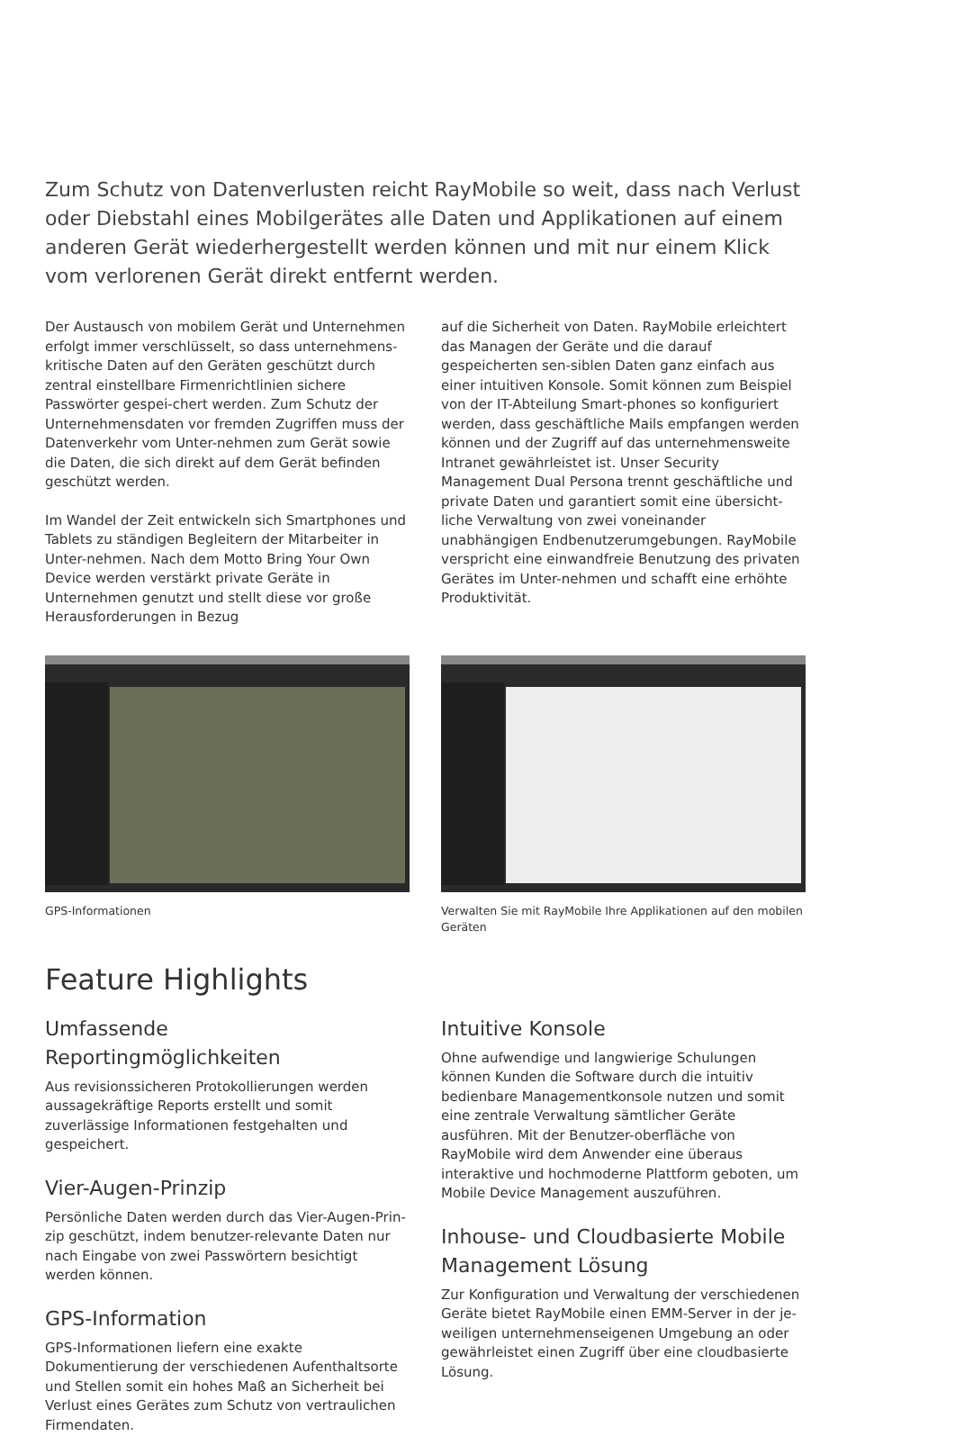Zum Schutz von Datenverlusten reicht RayMobile so weit, dass nach Verlust oder Diebstahl eines Mobilgerätes alle Daten und Applikationen auf einem anderen Gerät wiederhergestellt werden können und mit nur einem Klick vom verlorenen Gerät direkt entfernt werden.
Der Austausch von mobilem Gerät und Unternehmen erfolgt immer verschlüsselt, so dass unternehmens-kritische Daten auf den Geräten geschützt durch zentral einstellbare Firmenrichtlinien sichere Passwörter gespei-chert werden. Zum Schutz der Unternehmensdaten vor fremden Zugriffen muss der Datenverkehr vom Unter-nehmen zum Gerät sowie die Daten, die sich direkt auf dem Gerät befinden geschützt werden.
Im Wandel der Zeit entwickeln sich Smartphones und Tablets zu ständigen Begleitern der Mitarbeiter in Unter-nehmen. Nach dem Motto Bring Your Own Device werden verstärkt private Geräte in Unternehmen genutzt und stellt diese vor große Herausforderungen in Bezug
auf die Sicherheit von Daten. RayMobile erleichtert das Managen der Geräte und die darauf gespeicherten sen-siblen Daten ganz einfach aus einer intuitiven Konsole. Somit können zum Beispiel von der IT-Abteilung Smart-phones so konfiguriert werden, dass geschäftliche Mails empfangen werden können und der Zugriff auf das unternehmensweite Intranet gewährleistet ist. Unser Security Management Dual Persona trennt geschäftliche und private Daten und garantiert somit eine übersicht-liche Verwaltung von zwei voneinander unabhängigen Endbenutzerumgebungen. RayMobile verspricht eine einwandfreie Benutzung des privaten Gerätes im Unter-nehmen und schafft eine erhöhte Produktivität.
GPS-Informationen Verwalten Sie mit RayMobile Ihre Applikationen auf den mobilen Geräten
Feature Highlights
Umfassende Reportingmöglichkeiten
Aus revisionssicheren Protokollierungen werden aussagekräftige Reports erstellt und somit zuverlässige Informationen festgehalten und gespeichert.
Vier-Augen-Prinzip
Persönliche Daten werden durch das Vier-Augen-Prin-zip geschützt, indem benutzer-relevante Daten nur nach Eingabe von zwei Passwörtern besichtigt werden können.
GPS-Information
GPS-Informationen liefern eine exakte Dokumentierung der verschiedenen Aufenthaltsorte und Stellen somit ein hohes Maß an Sicherheit bei Verlust eines Gerätes zum Schutz von vertraulichen Firmendaten.
Intuitive Konsole
Ohne aufwendige und langwierige Schulungen können Kunden die Software durch die intuitiv bedienbare Managementkonsole nutzen und somit eine zentrale Verwaltung sämtlicher Geräte ausführen. Mit der Benutzer-oberfläche von RayMobile wird dem Anwender eine überaus interaktive und hochmoderne Plattform geboten, um Mobile Device Management auszuführen.
Inhouse- und Cloudbasierte Mobile Management Lösung
Zur Konfiguration und Verwaltung der verschiedenen Geräte bietet RayMobile einen EMM-Server in der je-weiligen unternehmenseigenen Umgebung an oder gewährleistet einen Zugriff über eine cloudbasierte Lösung.